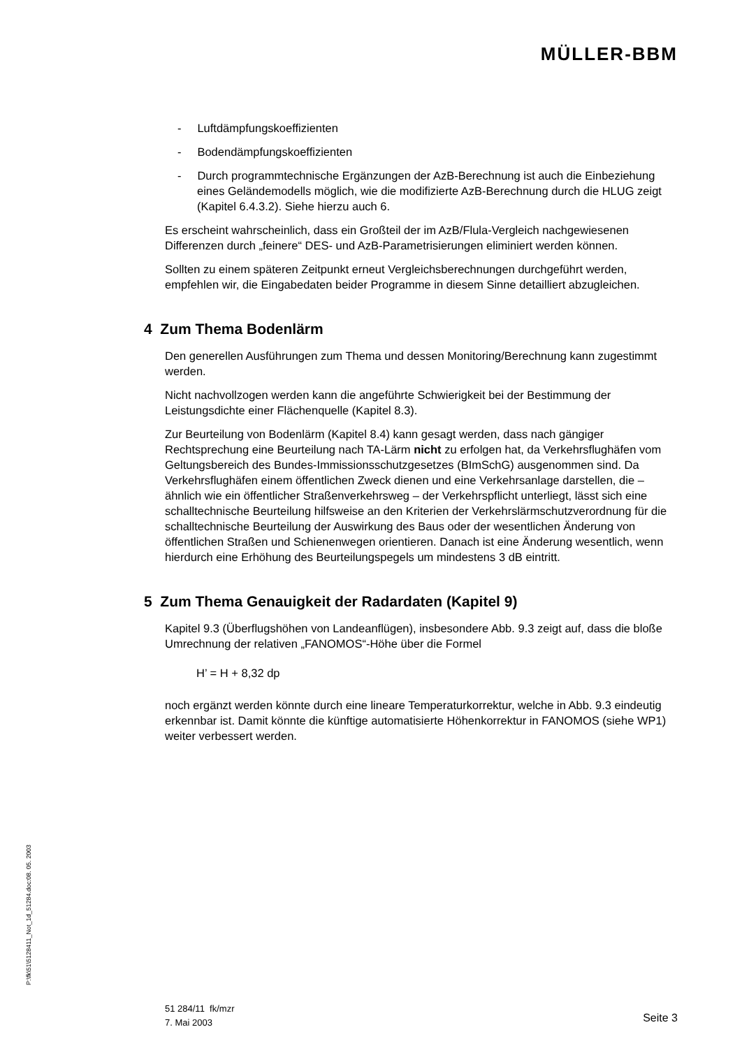MÜLLER-BBM
- Luftdämpfungskoeffizienten
- Bodendämpfungskoeffizienten
- Durch programmtechnische Ergänzungen der AzB-Berechnung ist auch die Einbeziehung eines Geländemodells möglich, wie die modifizierte AzB-Berechnung durch die HLUG zeigt (Kapitel 6.4.3.2). Siehe hierzu auch 6.
Es erscheint wahrscheinlich, dass ein Großteil der im AzB/Flula-Vergleich nachgewiesenen Differenzen durch „feinere“ DES- und AzB-Parametrisierungen eliminiert werden können.
Sollten zu einem späteren Zeitpunkt erneut Vergleichsberechnungen durchgeführt werden, empfehlen wir, die Eingabedaten beider Programme in diesem Sinne detailliert abzugleichen.
4 Zum Thema Bodenlärm
Den generellen Ausführungen zum Thema und dessen Monitoring/Berechnung kann zugestimmt werden.
Nicht nachvollzogen werden kann die angeführte Schwierigkeit bei der Bestimmung der Leistungsdichte einer Flächenquelle (Kapitel 8.3).
Zur Beurteilung von Bodenlärm (Kapitel 8.4) kann gesagt werden, dass nach gängiger Rechtsprechung eine Beurteilung nach TA-Lärm nicht zu erfolgen hat, da Verkehrsflughäfen vom Geltungsbereich des Bundes-Immissionsschutzgesetzes (BImSchG) ausgenommen sind. Da Verkehrsflughäfen einem öffentlichen Zweck dienen und eine Verkehrsanlage darstellen, die – ähnlich wie ein öffentlicher Straßenverkehrsweg – der Verkehrspflicht unterliegt, lässt sich eine schalltechnische Beurteilung hilfsweise an den Kriterien der Verkehrslärmschutzverordnung für die schalltechnische Beurteilung der Auswirkung des Baus oder der wesentlichen Änderung von öffentlichen Straßen und Schienenwegen orientieren. Danach ist eine Änderung wesentlich, wenn hierdurch eine Erhöhung des Beurteilungspegels um mindestens 3 dB eintritt.
5 Zum Thema Genauigkeit der Radardaten (Kapitel 9)
Kapitel 9.3 (Überflugshöhen von Landeanflügen), insbesondere Abb. 9.3 zeigt auf, dass die bloße Umrechnung der relativen „FANOMOS“-Höhe über die Formel
H’ = H + 8,32 dp
noch ergänzt werden könnte durch eine lineare Temperaturkorrektur, welche in Abb. 9.3 eindeutig erkennbar ist. Damit könnte die künftige automatisierte Höhenkorrektur in FANOMOS (siehe WP1) weiter verbessert werden.
P:\fk\51\5128411_Not_1d_51284.doc:08. 05. 2003
51 284/11 fk/mzr
7. Mai 2003
Seite 3